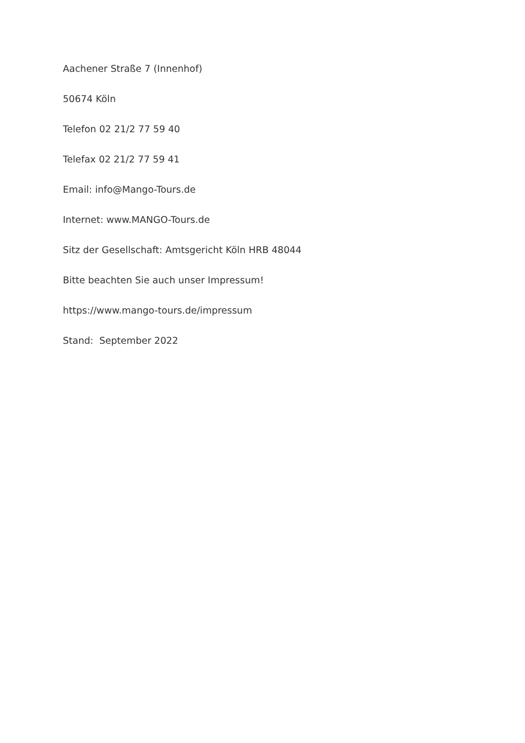Aachener Straße 7 (Innenhof)
50674 Köln
Telefon 02 21/2 77 59 40
Telefax 02 21/2 77 59 41
Email: info@Mango-Tours.de
Internet: www.MANGO-Tours.de
Sitz der Gesellschaft: Amtsgericht Köln HRB 48044
Bitte beachten Sie auch unser Impressum!
https://www.mango-tours.de/impressum
Stand: September 2022